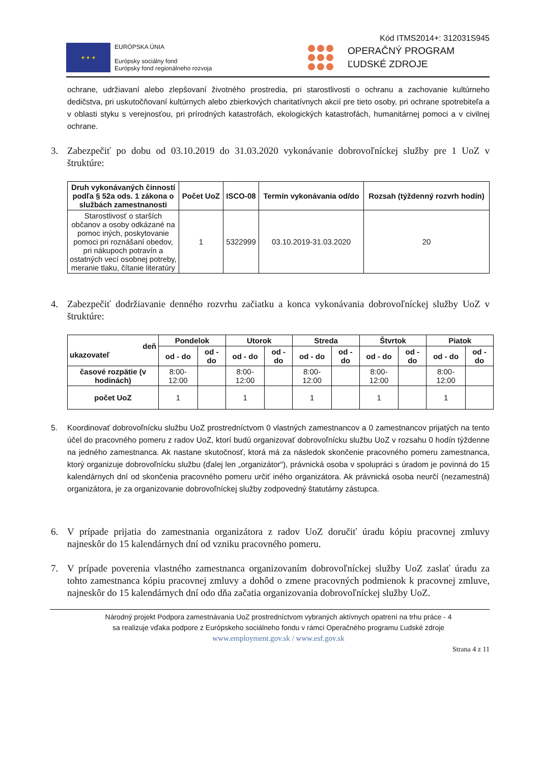Kód ITMS2014+: 312031S945
★ ★ ★
EURÓPSKA ÚNIA
Európsky sociálny fond
Európsky fond regionálneho rozvoja
OPERAČNÝ PROGRAM
ĽUDSKÉ ZDROJE
ochrane, udržiavaní alebo zlepšovaní životného prostredia, pri starostlivosti o ochranu a zachovanie kultúrneho dedičstva, pri uskutočňovaní kultúrnych alebo zbierkových charitatívnych akcií pre tieto osoby, pri ochrane spotrebiteľa a v oblasti styku s verejnosťou, pri prírodných katastrofách, ekologických katastrofách, humanitárnej pomoci a v civilnej ochrane.
3. Zabezpečiť po dobu od 03.10.2019 do 31.03.2020 vykonávanie dobrovoľníckej služby pre 1 UoZ v štruktúre:
| Druh vykonávaných činností podľa § 52a ods. 1 zákona o službách zamestnanosti | Počet UoZ | ISCO-08 | Termín vykonávania od/do | Rozsah (týždenný rozvrh hodín) |
| --- | --- | --- | --- | --- |
| Starostlivosť o starších občanov a osoby odkázané na pomoc iných, poskytovanie pomoci pri roznášaní obedov, pri nákupoch potravín a ostatných vecí osobnej potreby, meranie tlaku, čítanie literatúry | 1 | 5322999 | 03.10.2019-31.03.2020 | 20 |
4. Zabezpečiť dodržiavanie denného rozvrhu začiatku a konca vykonávania dobrovoľníckej služby UoZ v štruktúre:
| deň ukazovateľ | Pondelok | | Utorok | | Streda | | Štvrtok | | Piatok | |
| --- | --- | --- | --- | --- | --- | --- | --- | --- | --- | --- |
| | od - do | od - do | od - do | od - do | od - do | od - do | od - do | od - do | od - do | od - do |
| časové rozpätie (v hodinách) | 8:00-12:00 | | 8:00-12:00 | | 8:00-12:00 | | 8:00-12:00 | | 8:00-12:00 | |
| počet UoZ | 1 | | 1 | | 1 | | 1 | | 1 | |
5. Koordinovať dobrovoľnícku službu UoZ prostredníctvom 0 vlastných zamestnancov a 0 zamestnancov prijatých na tento účel do pracovného pomeru z radov UoZ, ktorí budú organizovať dobrovoľnícku službu UoZ v rozsahu 0 hodín týždenne na jedného zamestnanca. Ak nastane skutočnosť, ktorá má za následok skončenie pracovného pomeru zamestnanca, ktorý organizuje dobrovoľnícku službu (ďalej len „organizátor“), právnická osoba v spolupráci s úradom je povinná do 15 kalendárnych dní od skončenia pracovného pomeru určiť iného organizátora. Ak právnická osoba neurčí (nezamestná) organizátora, je za organizovanie dobrovoľníckej služby zodpovedný štatutárny zástupca.
6. V prípade prijatia do zamestnania organizátora z radov UoZ doručiť úradu kópiu pracovnej zmluvy najneskôr do 15 kalendárnych dní od vzniku pracovného pomeru.
7. V prípade poverenia vlastného zamestnanca organizovaním dobrovoľníckej služby UoZ zaslať úradu za tohto zamestnanca kópiu pracovnej zmluvy a dohôd o zmene pracovných podmienok k pracovnej zmluve, najneskôr do 15 kalendárnych dní odo dňa začatia organizovania dobrovoľníckej služby UoZ.
Národný projekt Podpora zamestnávania UoZ prostredníctvom vybraných aktívnych opatrení na trhu práce - 4
sa realizuje vďaka podpore z Európskeho sociálneho fondu v rámci Operačného programu Ľudské zdroje
www.employment.gov.sk / www.esf.gov.sk
Strana 4 z 11